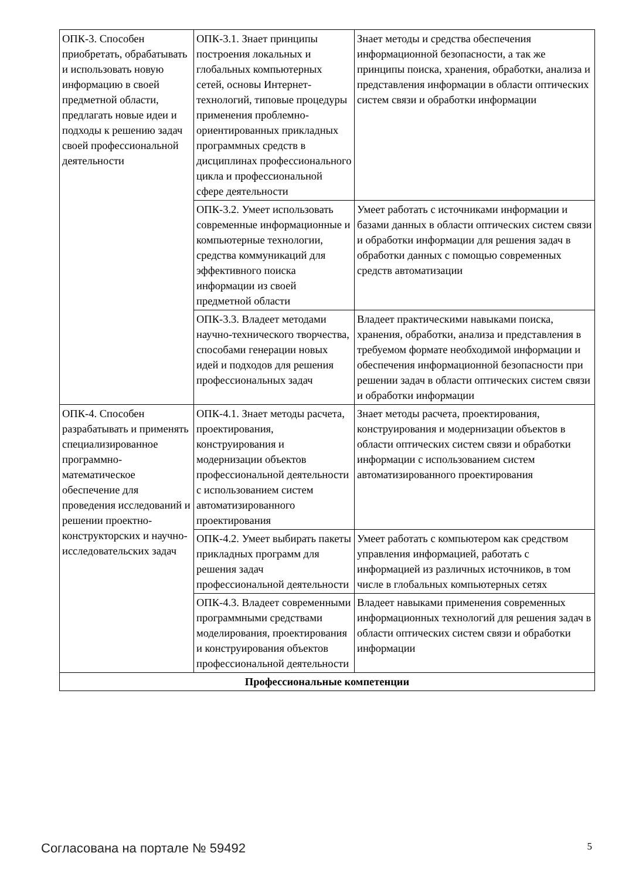| ОПК-3. Способен приобретать, обрабатывать и использовать новую информацию в своей предметной области, предлагать новые идеи и подходы к решению задач своей профессиональной деятельности | ОПК-3.1. Знает принципы построения локальных и глобальных компьютерных сетей, основы Интернет-технологий, типовые процедуры применения проблемно-ориентированных прикладных программных средств в дисциплинах профессионального цикла и профессиональной сфере деятельности | Знает методы и средства обеспечения информационной безопасности, а так же принципы поиска, хранения, обработки, анализа и представления информации в области оптических систем связи и обработки информации |
| | ОПК-3.2. Умеет использовать современные информационные и компьютерные технологии, средства коммуникаций для эффективного поиска информации из своей предметной области | Умеет работать с источниками информации и базами данных в области оптических систем связи и обработки информации для решения задач в обработки данных с помощью современных средств автоматизации |
| | ОПК-3.3. Владеет методами научно-технического творчества, способами генерации новых идей и подходов для решения профессиональных задач | Владеет практическими навыками поиска, хранения, обработки, анализа и представления в требуемом формате необходимой информации и обеспечения информационной безопасности при решении задач в области оптических систем связи и обработки информации |
| ОПК-4. Способен разрабатывать и применять специализированное программно-математическое обеспечение для проведения исследований и решении проектно-конструкторских и научно-исследовательских задач | ОПК-4.1. Знает методы расчета, проектирования, конструирования и модернизации объектов профессиональной деятельности с использованием систем автоматизированного проектирования | Знает методы расчета, проектирования, конструирования и модернизации объектов в области оптических систем связи и обработки информации с использованием систем автоматизированного проектирования |
| | ОПК-4.2. Умеет выбирать пакеты прикладных программ для решения задач профессиональной деятельности | Умеет работать с компьютером как средством управления информацией, работать с информацией из различных источников, в том числе в глобальных компьютерных сетях |
| | ОПК-4.3. Владеет современными программными средствами моделирования, проектирования и конструирования объектов профессиональной деятельности | Владеет навыками применения современных информационных технологий для решения задач в области оптических систем связи и обработки информации |
| Профессиональные компетенции | | |
Согласована на портале № 59492 5